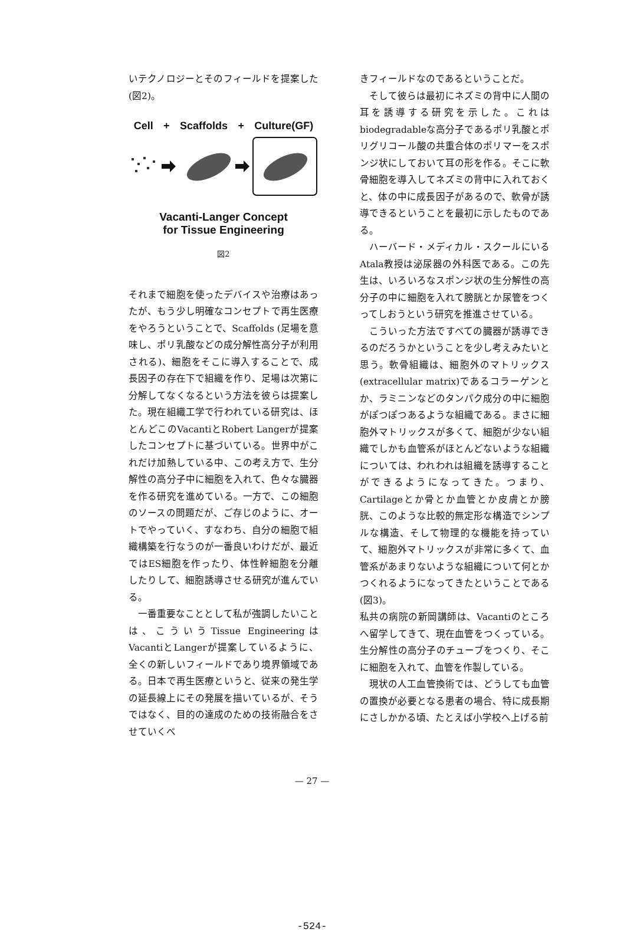いテクノロジーとそのフィールドを提案した(図2)。
Cell + Scaffolds + Culture(GF)
Vacanti-Langer Concept
for Tissue Engineering
図2
それまで細胞を使ったデバイスや治療はあったが、もう少し明確なコンセプトで再生医療をやろうということで、Scaffolds (足場を意味し、ポリ乳酸などの成分解性高分子が利用される)、細胞をそこに導入することで、成長因子の存在下で組織を作り、足場は次第に分解してなくなるという方法を彼らは提案した。現在組織工学で行われている研究は、ほとんどこのVacantiとRobert Langerが提案したコンセプトに基づいている。世界中がこれだけ加熱している中、この考え方で、生分解性の高分子中に細胞を入れて、色々な臓器を作る研究を進めている。一方で、この細胞のソースの問題だが、ご存じのように、オートでやっていく、すなわち、自分の細胞で組織構築を行なうのが一番良いわけだが、最近ではES細胞を作ったり、体性幹細胞を分離したりして、細胞誘導させる研究が進んでいる。
一番重要なこととして私が強調したいことは、こういうTissue EngineeringはVacantiとLangerが提案しているように、全くの新しいフィールドであり境界領域である。日本で再生医療というと、従来の発生学の延長線上にその発展を描いているが、そうではなく、目的の達成のための技術融合をさせていくべ
きフィールドなのであるということだ。
そして彼らは最初にネズミの背中に人間の耳を誘導する研究を示した。これはbiodegradableな高分子であるポリ乳酸とポリグリコール酸の共重合体のポリマーをスポンジ状にしておいて耳の形を作る。そこに軟骨細胞を導入してネズミの背中に入れておくと、体の中に成長因子があるので、軟骨が誘導できるということを最初に示したものである。
ハーバード・メディカル・スクールにいるAtala教授は泌尿器の外科医である。この先生は、いろいろなスポンジ状の生分解性の高分子の中に細胞を入れて膀胱とか尿管をつくってしおうという研究を推進させている。
こういった方法ですべての臓器が誘導できるのだろうかということを少し考えみたいと思う。軟骨組織は、細胞外のマトリックス(extracellular matrix)であるコラーゲンとか、ラミニンなどのタンパク成分の中に細胞がぽつぽつあるような組織である。まさに細胞外マトリックスが多くて、細胞が少ない組織でしかも血管系がほとんどないような組織については、われわれは組織を誘導することができるようになってきた。つまり、Cartilageとか骨とか血管とか皮膚とか膀胱、このような比較的無定形な構造でシンプルな構造、そして物理的な機能を持っていて、細胞外マトリックスが非常に多くて、血管系があまりないような組織について何とかつくれるようになってきたということである(図3)。
私共の病院の新岡講師は、Vacantiのところへ留学してきて、現在血管をつくっている。生分解性の高分子のチューブをつくり、そこに細胞を入れて、血管を作製している。
現状の人工血管換術では、どうしても血管の置換が必要となる患者の場合、特に成長期にさしかかる頃、たとえば小学校へ上げる前
— 27 —
-524-